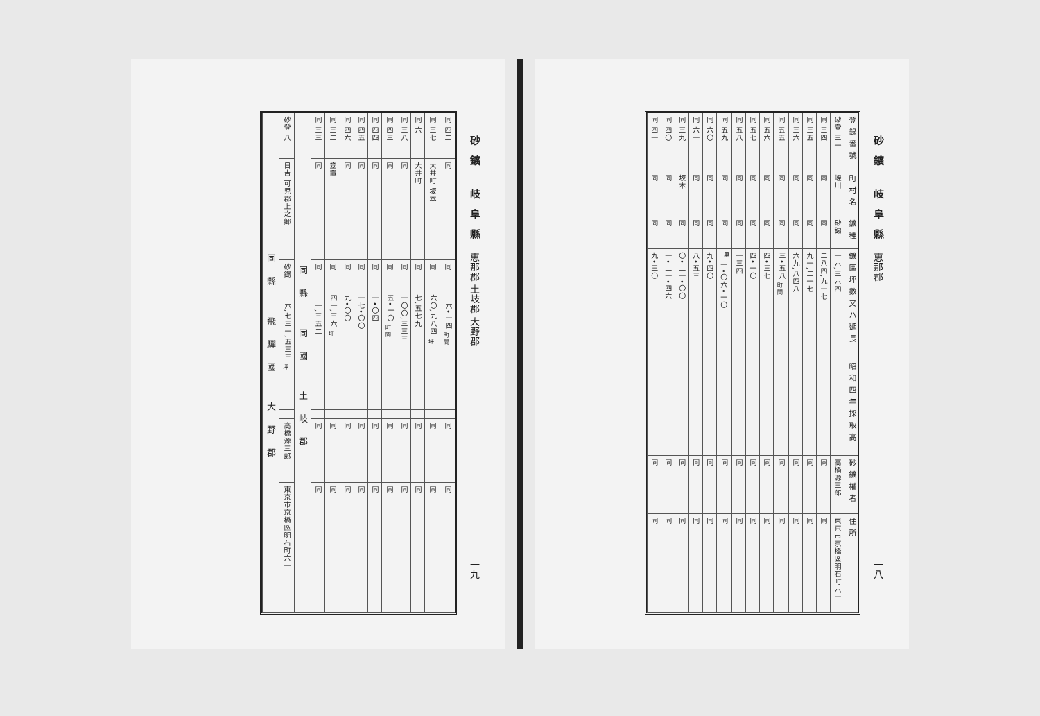砂鑛 岐阜縣 恵那郡 一八
| 登錄番號 | 町村名 | 鑛種 | 鑛區坪數又ハ延長 | 昭和四年採取高 | 砂鑛權者 | 住所 |
| --- | --- | --- | --- | --- | --- | --- |
| 砂登 三一 | 蛭川 | 砂錫 | 一六,三六四 | | 高橋源三郎 | 東京市京橋區明石町六一 |
| 同 三四 | 同 | 同 | 二八四,九一七 | | 同 | 同 |
| 同 三五 | 同 | 同 | 九一,二一七 | | 同 | 同 |
| 同 三六 | 同 | 同 | 六九,八四八 | | 同 | 同 |
| 同 五五 | 同 | 同 | 三•五八 <sub>町間</sub> | | 同 | 同 |
| 同 五六 | 同 | 同 | 四•三七 | | 同 | 同 |
| 同 五七 | 同 | 同 | 四•一〇 | | 同 | 同 |
| 同 五八 | 同 | 同 | 一三四 | | 同 | 同 |
| 同 五九 | 同 | 同 | <sup>里</sup> 一•〇六•一〇 | | 同 | 同 |
| 同 六〇 | 同 | 同 | 九•四〇 | | 同 | 同 |
| 同 六一 | 同 | 同 | 八•五三 | | 同 | 同 |
| 同 三九 | 坂本 | 同 | 〇•二一•〇〇 | | 同 | 同 |
| 同 四〇 | 同 | 同 | 一•二一•四六 | | 同 | 同 |
| 同 四一 | 同 | 同 | 九•三〇 | | 同 | 同 |
砂鑛 岐阜縣 恵那郡 土岐郡 大野郡 一九
| 同 四二 | 同 | 同 | 二六•一四 <sub>町間</sub> | | 同 | 同 |
| 同 三七 | 大井町 坂本 | 同 | 六〇,九八四 <sub>坪</sub> | | 同 | 同 |
| 同 六 | 大井町 | 同 | 七,五七九 | | 同 | 同 |
| 同 三八 | 同 | 同 | 一〇〇,三三三 | | 同 | 同 |
| 同 四三 | 同 | 同 | 五•一〇 <sub>町間</sub> | | 同 | 同 |
| 同 四四 | 同 | 同 | 一•〇四 | | 同 | 同 |
| 同 四五 | 同 | 同 | 一七•〇〇 | | 同 | 同 |
| 同 四六 | 同 | 同 | 九•〇〇 | | 同 | 同 |
| 同 三二 | 笠置 | 同 | 四一,三六 <sub>坪</sub> | | 同 | 同 |
| 同 三三 | 同 | 同 | 二一,三五二 | | 同 | 同 |
| 同縣 同國 土岐郡 | | | | | | |
| 砂登 八 | 日吉 可児郡上之郷 | 砂錫 | 二六,七三一,五三三 <sub>坪</sub> | | 高橋源三郎 | 東京市京橋區明石町六一 |
| 同縣 飛驒國 大野郡 | | | | | | |